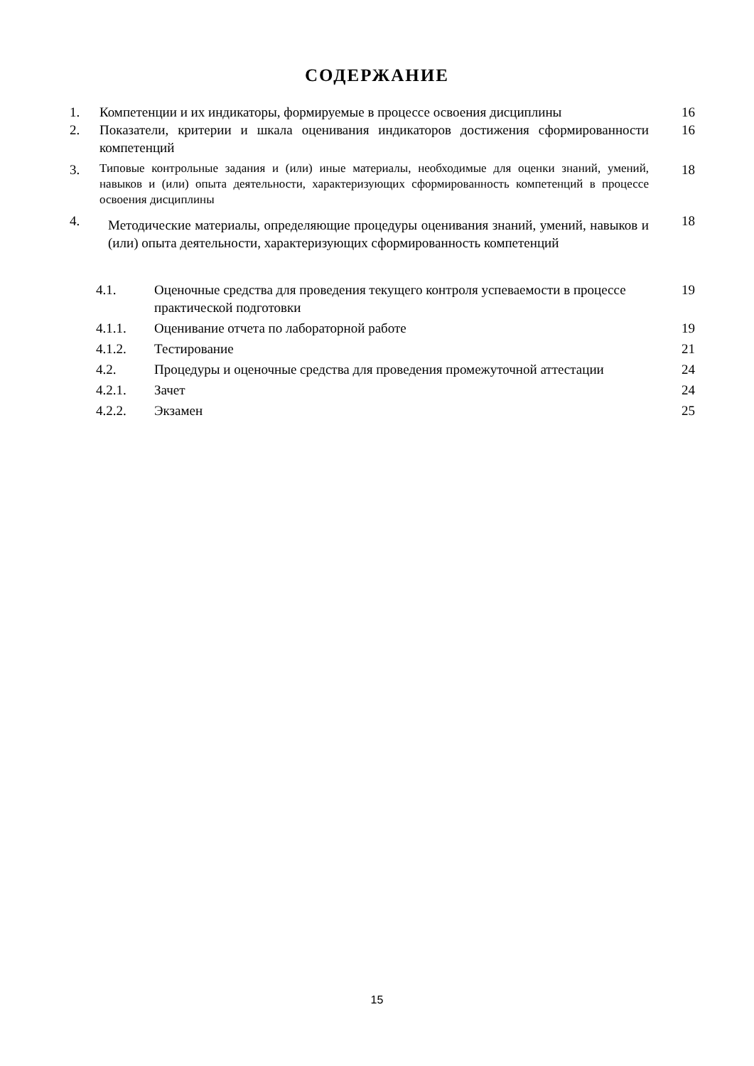СОДЕРЖАНИЕ
| 1. | Компетенции и их индикаторы, формируемые в процессе освоения дисциплины | 16 |
| 2. | Показатели, критерии и шкала оценивания индикаторов достижения сформированности компетенций | 16 |
| 3. | Типовые контрольные задания и (или) иные материалы, необходимые для оценки знаний, умений, навыков и (или) опыта деятельности, характеризующих сформированность компетенций в процессе освоения дисциплины | 18 |
| 4. | Методические материалы, определяющие процедуры оценивания знаний, умений, навыков и (или) опыта деятельности, характеризующих сформированность компетенций | 18 |
| 4.1. | Оценочные средства для проведения текущего контроля успеваемости в процессе практической подготовки | 19 |
| 4.1.1. | Оценивание отчета по лабораторной работе | 19 |
| 4.1.2. | Тестирование | 21 |
| 4.2. | Процедуры и оценочные средства для проведения промежуточной аттестации | 24 |
| 4.2.1. | Зачет | 24 |
| 4.2.2. | Экзамен | 25 |
15